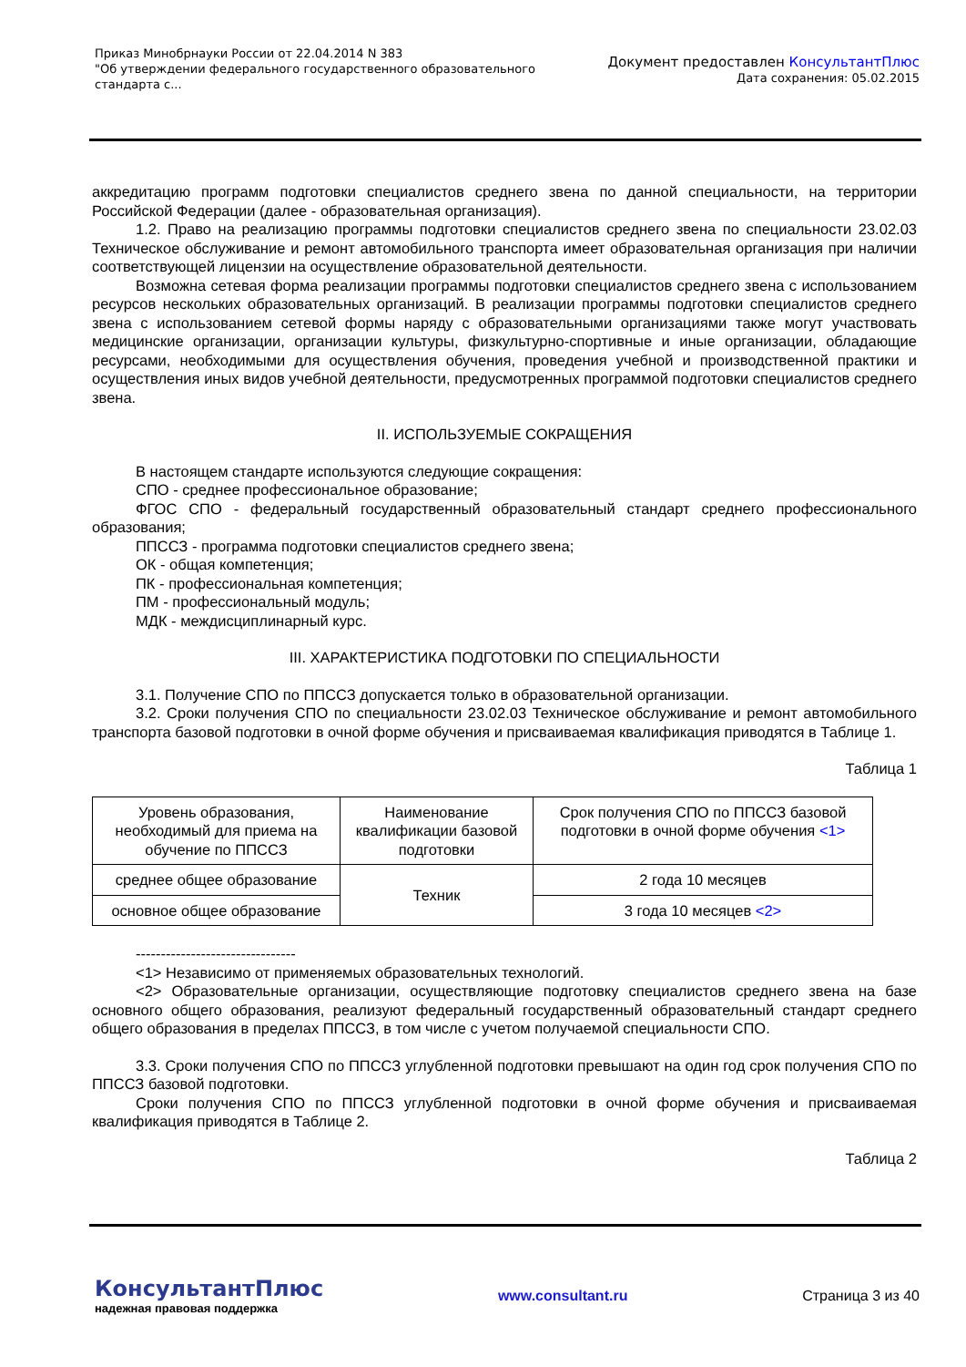Приказ Минобрнауки России от 22.04.2014 N 383
"Об утверждении федерального государственного образовательного
стандарта с...
Документ предоставлен КонсультантПлюс
Дата сохранения: 05.02.2015
аккредитацию программ подготовки специалистов среднего звена по данной специальности, на территории Российской Федерации (далее - образовательная организация).
1.2. Право на реализацию программы подготовки специалистов среднего звена по специальности 23.02.03 Техническое обслуживание и ремонт автомобильного транспорта имеет образовательная организация при наличии соответствующей лицензии на осуществление образовательной деятельности.
Возможна сетевая форма реализации программы подготовки специалистов среднего звена с использованием ресурсов нескольких образовательных организаций. В реализации программы подготовки специалистов среднего звена с использованием сетевой формы наряду с образовательными организациями также могут участвовать медицинские организации, организации культуры, физкультурно-спортивные и иные организации, обладающие ресурсами, необходимыми для осуществления обучения, проведения учебной и производственной практики и осуществления иных видов учебной деятельности, предусмотренных программой подготовки специалистов среднего звена.
II. ИСПОЛЬЗУЕМЫЕ СОКРАЩЕНИЯ
В настоящем стандарте используются следующие сокращения:
СПО - среднее профессиональное образование;
ФГОС СПО - федеральный государственный образовательный стандарт среднего профессионального образования;
ППССЗ - программа подготовки специалистов среднего звена;
ОК - общая компетенция;
ПК - профессиональная компетенция;
ПМ - профессиональный модуль;
МДК - междисциплинарный курс.
III. ХАРАКТЕРИСТИКА ПОДГОТОВКИ ПО СПЕЦИАЛЬНОСТИ
3.1. Получение СПО по ППССЗ допускается только в образовательной организации.
3.2. Сроки получения СПО по специальности 23.02.03 Техническое обслуживание и ремонт автомобильного транспорта базовой подготовки в очной форме обучения и присваиваемая квалификация приводятся в Таблице 1.
Таблица 1
| Уровень образования, необходимый для приема на обучение по ППССЗ | Наименование квалификации базовой подготовки | Срок получения СПО по ППССЗ базовой подготовки в очной форме обучения <1> |
| среднее общее образование | Техник | 2 года 10 месяцев |
| основное общее образование | | 3 года 10 месяцев <2> |
--------------------------------
<1> Независимо от применяемых образовательных технологий.
<2> Образовательные организации, осуществляющие подготовку специалистов среднего звена на базе основного общего образования, реализуют федеральный государственный образовательный стандарт среднего общего образования в пределах ППССЗ, в том числе с учетом получаемой специальности СПО.
3.3. Сроки получения СПО по ППССЗ углубленной подготовки превышают на один год срок получения СПО по ППССЗ базовой подготовки.
Сроки получения СПО по ППССЗ углубленной подготовки в очной форме обучения и присваиваемая квалификация приводятся в Таблице 2.
Таблица 2
КонсультантПлюс
надежная правовая поддержка
www.consultant.ru Страница 3 из 40